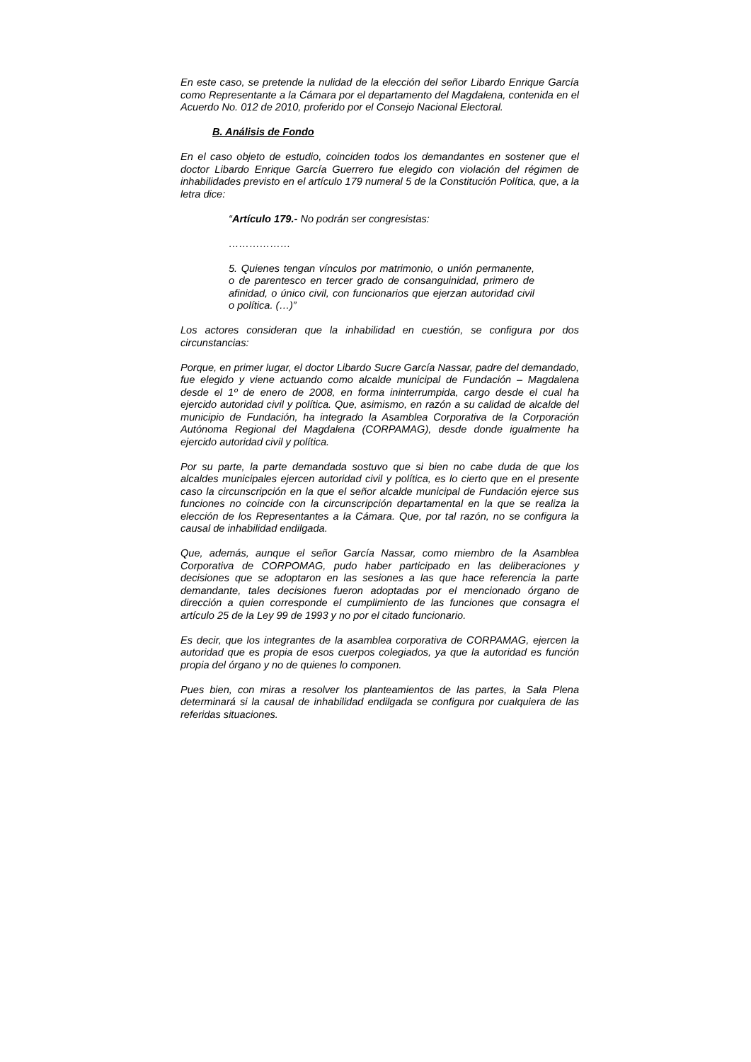En este caso, se pretende la nulidad de la elección del señor Libardo Enrique García como Representante a la Cámara por el departamento del Magdalena, contenida en el Acuerdo No. 012 de 2010, proferido por el Consejo Nacional Electoral.
B. Análisis de Fondo
En el caso objeto de estudio, coinciden todos los demandantes en sostener que el doctor Libardo Enrique García Guerrero fue elegido con violación del régimen de inhabilidades previsto en el artículo 179 numeral 5 de la Constitución Política, que, a la letra dice:
“Artículo 179.- No podrán ser congresistas:
………………
5. Quienes tengan vínculos por matrimonio, o unión permanente, o de parentesco en tercer grado de consanguinidad, primero de afinidad, o único civil, con funcionarios que ejerzan autoridad civil o política. (…)”
Los actores consideran que la inhabilidad en cuestión, se configura por dos circunstancias:
Porque, en primer lugar, el doctor Libardo Sucre García Nassar, padre del demandado, fue elegido y viene actuando como alcalde municipal de Fundación – Magdalena desde el 1º de enero de 2008, en forma ininterrumpida, cargo desde el cual ha ejercido autoridad civil y política. Que, asimismo, en razón a su calidad de alcalde del municipio de Fundación, ha integrado la Asamblea Corporativa de la Corporación Autónoma Regional del Magdalena (CORPAMAG), desde donde igualmente ha ejercido autoridad civil y política.
Por su parte, la parte demandada sostuvo que si bien no cabe duda de que los alcaldes municipales ejercen autoridad civil y política, es lo cierto que en el presente caso la circunscripción en la que el señor alcalde municipal de Fundación ejerce sus funciones no coincide con la circunscripción departamental en la que se realiza la elección de los Representantes a la Cámara. Que, por tal razón, no se configura la causal de inhabilidad endilgada.
Que, además, aunque el señor García Nassar, como miembro de la Asamblea Corporativa de CORPOMAG, pudo haber participado en las deliberaciones y decisiones que se adoptaron en las sesiones a las que hace referencia la parte demandante, tales decisiones fueron adoptadas por el mencionado órgano de dirección a quien corresponde el cumplimiento de las funciones que consagra el artículo 25 de la Ley 99 de 1993 y no por el citado funcionario.
Es decir, que los integrantes de la asamblea corporativa de CORPAMAG, ejercen la autoridad que es propia de esos cuerpos colegiados, ya que la autoridad es función propia del órgano y no de quienes lo componen.
Pues bien, con miras a resolver los planteamientos de las partes, la Sala Plena determinará si la causal de inhabilidad endilgada se configura por cualquiera de las referidas situaciones.